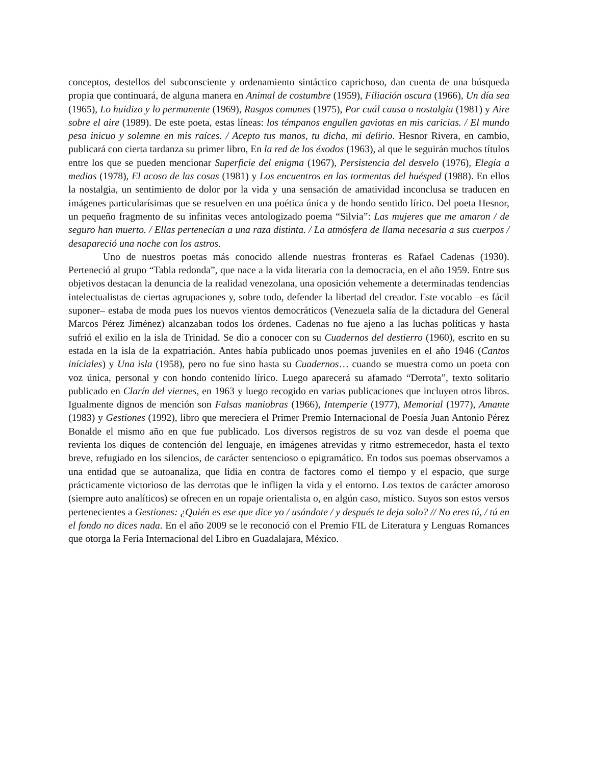conceptos, destellos del subconsciente y ordenamiento sintáctico caprichoso, dan cuenta de una búsqueda propia que continuará, de alguna manera en Animal de costumbre (1959), Filiación oscura (1966), Un día sea (1965), Lo huidizo y lo permanente (1969), Rasgos comunes (1975), Por cuál causa o nostalgia (1981) y Aire sobre el aire (1989). De este poeta, estas líneas: los témpanos engullen gaviotas en mis caricias. / El mundo pesa inicuo y solemne en mis raíces. / Acepto tus manos, tu dicha, mi delirio. Hesnor Rivera, en cambio, publicará con cierta tardanza su primer libro, En la red de los éxodos (1963), al que le seguirán muchos títulos entre los que se pueden mencionar Superficie del enigma (1967), Persistencia del desvelo (1976), Elegía a medias (1978), El acoso de las cosas (1981) y Los encuentros en las tormentas del huésped (1988). En ellos la nostalgia, un sentimiento de dolor por la vida y una sensación de amatividad inconclusa se traducen en imágenes particularísimas que se resuelven en una poética única y de hondo sentido lírico. Del poeta Hesnor, un pequeño fragmento de su infinitas veces antologizado poema “Silvia”: Las mujeres que me amaron / de seguro han muerto. / Ellas pertenecían a una raza distinta. / La atmósfera de llama necesaria a sus cuerpos / desapareció una noche con los astros.
Uno de nuestros poetas más conocido allende nuestras fronteras es Rafael Cadenas (1930). Perteneció al grupo “Tabla redonda”, que nace a la vida literaria con la democracia, en el año 1959. Entre sus objetivos destacan la denuncia de la realidad venezolana, una oposición vehemente a determinadas tendencias intelectualistas de ciertas agrupaciones y, sobre todo, defender la libertad del creador. Este vocablo –es fácil suponer– estaba de moda pues los nuevos vientos democráticos (Venezuela salía de la dictadura del General Marcos Pérez Jiménez) alcanzaban todos los órdenes. Cadenas no fue ajeno a las luchas políticas y hasta sufrió el exilio en la isla de Trinidad. Se dio a conocer con su Cuadernos del destierro (1960), escrito en su estada en la isla de la expatriación. Antes había publicado unos poemas juveniles en el año 1946 (Cantos iníciales) y Una isla (1958), pero no fue sino hasta su Cuadernos… cuando se muestra como un poeta con voz única, personal y con hondo contenido lírico. Luego aparecerá su afamado “Derrota”, texto solitario publicado en Clarín del viernes, en 1963 y luego recogido en varias publicaciones que incluyen otros libros. Igualmente dignos de mención son Falsas maniobras (1966), Intemperie (1977), Memorial (1977), Amante (1983) y Gestiones (1992), libro que mereciera el Primer Premio Internacional de Poesía Juan Antonio Pérez Bonalde el mismo año en que fue publicado. Los diversos registros de su voz van desde el poema que revienta los diques de contención del lenguaje, en imágenes atrevidas y ritmo estremecedor, hasta el texto breve, refugiado en los silencios, de carácter sentencioso o epigramático. En todos sus poemas observamos a una entidad que se autoanaliza, que lidia en contra de factores como el tiempo y el espacio, que surge prácticamente victorioso de las derrotas que le infligen la vida y el entorno. Los textos de carácter amoroso (siempre auto analíticos) se ofrecen en un ropaje orientalista o, en algún caso, místico. Suyos son estos versos pertenecientes a Gestiones: ¿Quién es ese que dice yo / usándote / y después te deja solo? // No eres tú, / tú en el fondo no dices nada. En el año 2009 se le reconoció con el Premio FIL de Literatura y Lenguas Romances que otorga la Feria Internacional del Libro en Guadalajara, México.